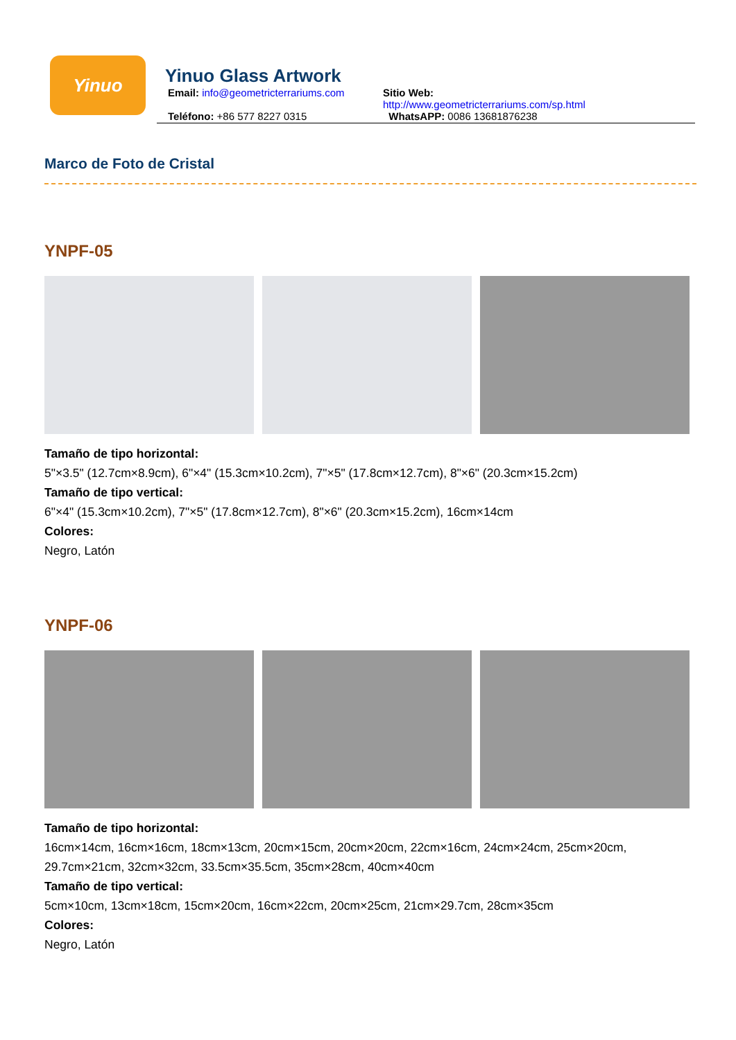Yinuo
Yinuo Glass Artwork
Email: info@geometricterrariums.com
Sitio Web: http://www.geometricterrariums.com/sp.html
Teléfono: +86 577 8227 0315 WhatsAPP: 0086 13681876238
Marco de Foto de Cristal
YNPF-05
Tamaño de tipo horizontal:
5"×3.5" (12.7cm×8.9cm), 6"×4" (15.3cm×10.2cm), 7"×5" (17.8cm×12.7cm), 8"×6" (20.3cm×15.2cm)
Tamaño de tipo vertical:
6"×4" (15.3cm×10.2cm), 7"×5" (17.8cm×12.7cm), 8"×6" (20.3cm×15.2cm), 16cm×14cm
Colores:
Negro, Latón
YNPF-06
Tamaño de tipo horizontal:
16cm×14cm, 16cm×16cm, 18cm×13cm, 20cm×15cm, 20cm×20cm, 22cm×16cm, 24cm×24cm, 25cm×20cm, 29.7cm×21cm, 32cm×32cm, 33.5cm×35.5cm, 35cm×28cm, 40cm×40cm
Tamaño de tipo vertical:
5cm×10cm, 13cm×18cm, 15cm×20cm, 16cm×22cm, 20cm×25cm, 21cm×29.7cm, 28cm×35cm
Colores:
Negro, Latón